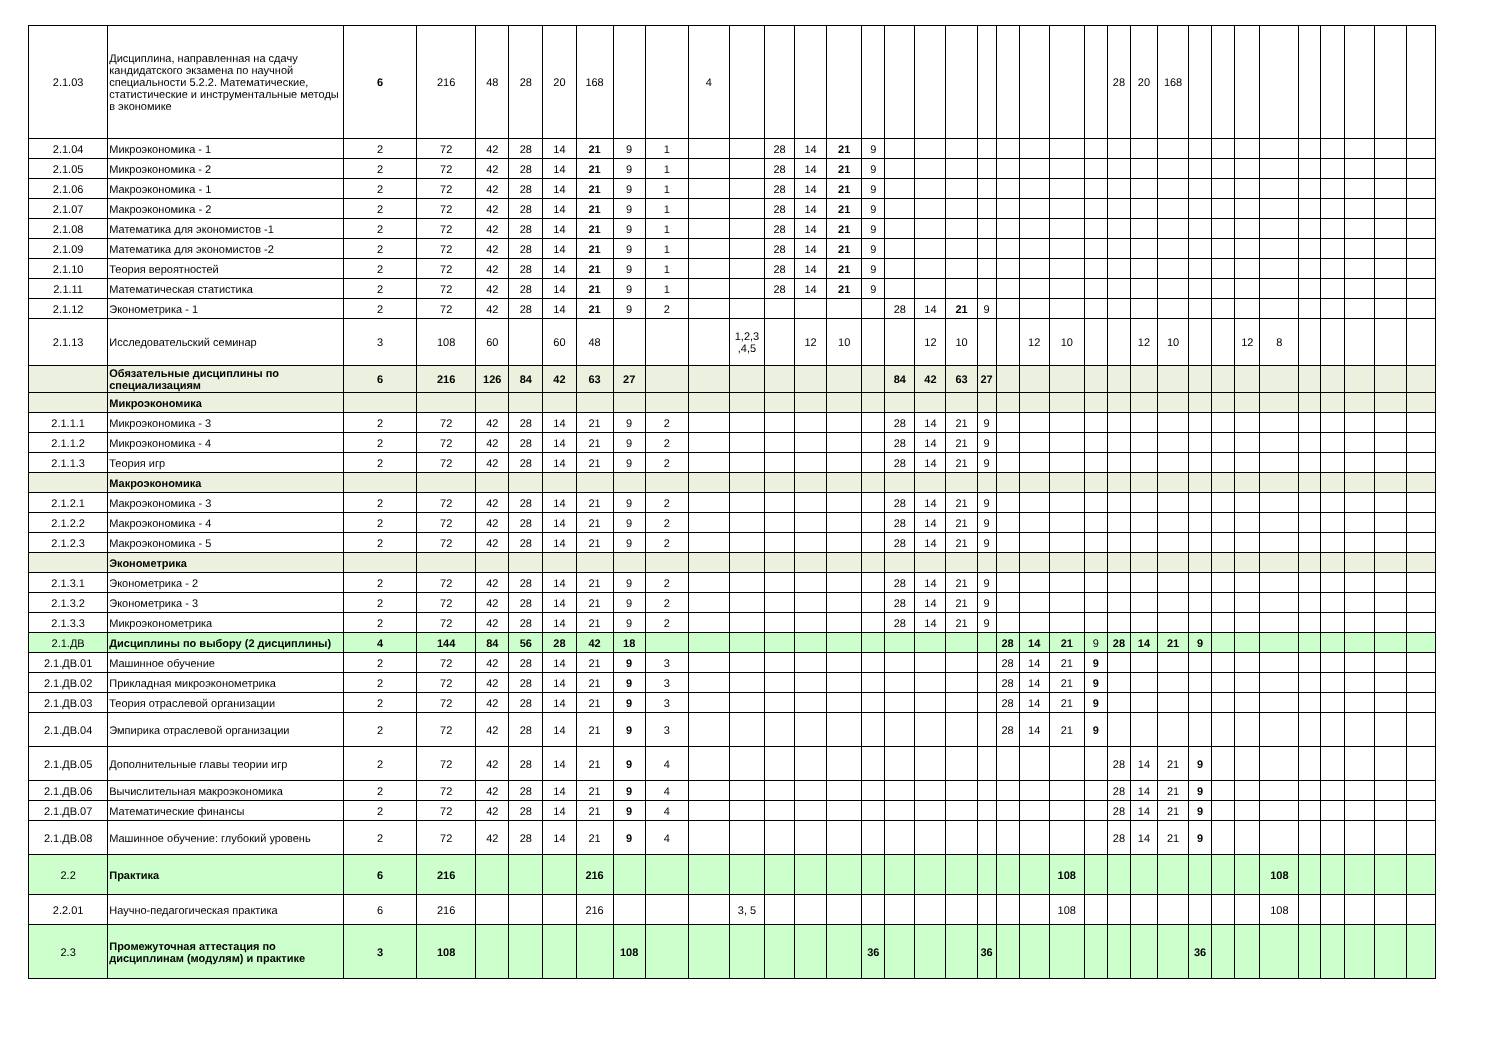| 2.1.03 | Дисциплина, направленная на сдачу кандидатского экзамена по научной специальности 5.2.2. Математические, статистические и инструментальные методы в экономике | 6 | 216 | 48 | 28 | 20 | 168 | | | 4 | | | | | | | | | | | | | | 28 | 20 | 168 | | | | | | | | | |
| 2.1.04 | Микроэкономика - 1 | 2 | 72 | 42 | 28 | 14 | 21 | 9 | 1 | | | 28 | 14 | 21 | 9 | | | | | | | | | | | | | | | | | | | | |
| 2.1.05 | Микроэкономика - 2 | 2 | 72 | 42 | 28 | 14 | 21 | 9 | 1 | | | 28 | 14 | 21 | 9 | | | | | | | | | | | | | | | | | | | | |
| 2.1.06 | Макроэкономика - 1 | 2 | 72 | 42 | 28 | 14 | 21 | 9 | 1 | | | 28 | 14 | 21 | 9 | | | | | | | | | | | | | | | | | | | | |
| 2.1.07 | Макроэкономика - 2 | 2 | 72 | 42 | 28 | 14 | 21 | 9 | 1 | | | 28 | 14 | 21 | 9 | | | | | | | | | | | | | | | | | | | | |
| 2.1.08 | Математика для экономистов -1 | 2 | 72 | 42 | 28 | 14 | 21 | 9 | 1 | | | 28 | 14 | 21 | 9 | | | | | | | | | | | | | | | | | | | | |
| 2.1.09 | Математика для экономистов -2 | 2 | 72 | 42 | 28 | 14 | 21 | 9 | 1 | | | 28 | 14 | 21 | 9 | | | | | | | | | | | | | | | | | | | | |
| 2.1.10 | Теория вероятностей | 2 | 72 | 42 | 28 | 14 | 21 | 9 | 1 | | | 28 | 14 | 21 | 9 | | | | | | | | | | | | | | | | | | | | |
| 2.1.11 | Математическая статистика | 2 | 72 | 42 | 28 | 14 | 21 | 9 | 1 | | | 28 | 14 | 21 | 9 | | | | | | | | | | | | | | | | | | | | |
| 2.1.12 | Эконометрика - 1 | 2 | 72 | 42 | 28 | 14 | 21 | 9 | 2 | | | | | | | 28 | 14 | 21 | 9 | | | | | | | | | | | | | | | | |
| 2.1.13 | Исследовательский семинар | 3 | 108 | 60 | | 60 | 48 | | | | 1,2,3 ,4,5 | | 12 | 10 | | | 12 | 10 | | | 12 | 10 | | | 12 | 10 | | | 12 | 8 | | | | | |
| | Обязательные дисциплины по специализациям | 6 | 216 | 126 | 84 | 42 | 63 | 27 | | | | | | | | 84 | 42 | 63 | 27 | | | | | | | | | | | | | | | | |
| | Микроэкономика | | | | | | | | | | | | | | | | | | | | | | | | | | | | | | | | | | |
| 2.1.1.1 | Микроэкономика - 3 | 2 | 72 | 42 | 28 | 14 | 21 | 9 | 2 | | | | | | | 28 | 14 | 21 | 9 | | | | | | | | | | | | | | | | |
| 2.1.1.2 | Микроэкономика - 4 | 2 | 72 | 42 | 28 | 14 | 21 | 9 | 2 | | | | | | | 28 | 14 | 21 | 9 | | | | | | | | | | | | | | | | |
| 2.1.1.3 | Теория игр | 2 | 72 | 42 | 28 | 14 | 21 | 9 | 2 | | | | | | | 28 | 14 | 21 | 9 | | | | | | | | | | | | | | | | |
| | Макроэкономика | | | | | | | | | | | | | | | | | | | | | | | | | | | | | | | | | | |
| 2.1.2.1 | Макроэкономика - 3 | 2 | 72 | 42 | 28 | 14 | 21 | 9 | 2 | | | | | | | 28 | 14 | 21 | 9 | | | | | | | | | | | | | | | | |
| 2.1.2.2 | Макроэкономика - 4 | 2 | 72 | 42 | 28 | 14 | 21 | 9 | 2 | | | | | | | 28 | 14 | 21 | 9 | | | | | | | | | | | | | | | | |
| 2.1.2.3 | Макроэкономика - 5 | 2 | 72 | 42 | 28 | 14 | 21 | 9 | 2 | | | | | | | 28 | 14 | 21 | 9 | | | | | | | | | | | | | | | | |
| | Эконометрика | | | | | | | | | | | | | | | | | | | | | | | | | | | | | | | | | | |
| 2.1.3.1 | Эконометрика - 2 | 2 | 72 | 42 | 28 | 14 | 21 | 9 | 2 | | | | | | | 28 | 14 | 21 | 9 | | | | | | | | | | | | | | | | |
| 2.1.3.2 | Эконометрика - 3 | 2 | 72 | 42 | 28 | 14 | 21 | 9 | 2 | | | | | | | 28 | 14 | 21 | 9 | | | | | | | | | | | | | | | | |
| 2.1.3.3 | Микроэконометрика | 2 | 72 | 42 | 28 | 14 | 21 | 9 | 2 | | | | | | | 28 | 14 | 21 | 9 | | | | | | | | | | | | | | | | |
| 2.1.ДВ | Дисциплины по выбору (2 дисциплины) | 4 | 144 | 84 | 56 | 28 | 42 | 18 | | | | | | | | | | | | 28 | 14 | 21 | 9 | 28 | 14 | 21 | 9 | | | | | | | | |
| 2.1.ДВ.01 | Машинное обучение | 2 | 72 | 42 | 28 | 14 | 21 | 9 | 3 | | | | | | | | | | | 28 | 14 | 21 | 9 | | | | | | | | | | | | |
| 2.1.ДВ.02 | Прикладная микроэконометрика | 2 | 72 | 42 | 28 | 14 | 21 | 9 | 3 | | | | | | | | | | | 28 | 14 | 21 | 9 | | | | | | | | | | | | |
| 2.1.ДВ.03 | Теория отраслевой организации | 2 | 72 | 42 | 28 | 14 | 21 | 9 | 3 | | | | | | | | | | | 28 | 14 | 21 | 9 | | | | | | | | | | | | |
| 2.1.ДВ.04 | Эмпирика отраслевой организации | 2 | 72 | 42 | 28 | 14 | 21 | 9 | 3 | | | | | | | | | | | 28 | 14 | 21 | 9 | | | | | | | | | | | | |
| 2.1.ДВ.05 | Дополнительные главы теории игр | 2 | 72 | 42 | 28 | 14 | 21 | 9 | 4 | | | | | | | | | | | | | | | 28 | 14 | 21 | 9 | | | | | | | | |
| 2.1.ДВ.06 | Вычислительная макроэкономика | 2 | 72 | 42 | 28 | 14 | 21 | 9 | 4 | | | | | | | | | | | | | | | 28 | 14 | 21 | 9 | | | | | | | | |
| 2.1.ДВ.07 | Математические финансы | 2 | 72 | 42 | 28 | 14 | 21 | 9 | 4 | | | | | | | | | | | | | | | 28 | 14 | 21 | 9 | | | | | | | | |
| 2.1.ДВ.08 | Машинное обучение: глубокий уровень | 2 | 72 | 42 | 28 | 14 | 21 | 9 | 4 | | | | | | | | | | | | | | | 28 | 14 | 21 | 9 | | | | | | | | |
| 2.2 | Практика | 6 | 216 | | | | 216 | | | | | | | | | | | | | | | 108 | | | | | | | | 108 | | | | | |
| 2.2.01 | Научно-педагогическая практика | 6 | 216 | | | | 216 | | | | 3, 5 | | | | | | | | | | | 108 | | | | | | | | 108 | | | | | |
| 2.3 | Промежуточная аттестация по дисциплинам (модулям) и практике | 3 | 108 | | | | | 108 | | | | | | | 36 | | | | 36 | | | | | | | | 36 | | | | | | | | |